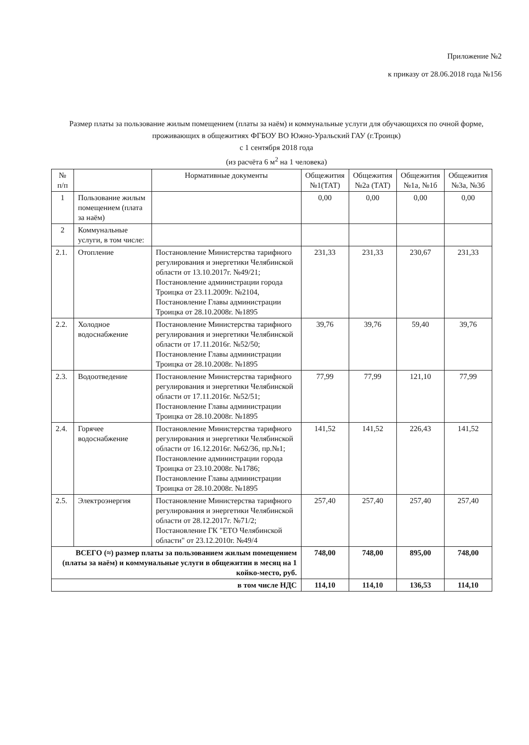Приложение №2
к приказу от 28.06.2018 года №156
Размер платы за пользование жилым помещением (платы за наём) и коммунальные услуги для обучающихся по очной форме, проживающих в общежитиях ФГБОУ ВО Южно-Уральский ГАУ (г.Троицк)
с 1 сентября 2018 года
(из расчёта 6 м<sup>2</sup> на 1 человека)
| № п/п | | Нормативные документы | Общежития №1(ТАТ) | Общежития №2а (ТАТ) | Общежития №1а, №1б | Общежития №3а, №3б |
| --- | --- | --- | --- | --- | --- | --- |
| 1 | Пользование жилым помещением (плата за наём) | | 0,00 | 0,00 | 0,00 | 0,00 |
| 2 | Коммунальные услуги, в том числе: | | | | | |
| 2.1. | Отопление | Постановление Министерства тарифного регулирования и энергетики Челябинской области от 13.10.2017г. №49/21; Постановление администрации города Троицка от 23.11.2009г. №2104, Постановление Главы администрации Троицка от 28.10.2008г. №1895 | 231,33 | 231,33 | 230,67 | 231,33 |
| 2.2. | Холодное водоснабжение | Постановление Министерства тарифного регулирования и энергетики Челябинской области от 17.11.2016г. №52/50; Постановление Главы администрации Троицка от 28.10.2008г. №1895 | 39,76 | 39,76 | 59,40 | 39,76 |
| 2.3. | Водоотведение | Постановление Министерства тарифного регулирования и энергетики Челябинской области от 17.11.2016г. №52/51; Постановление Главы администрации Троицка от 28.10.2008г. №1895 | 77,99 | 77,99 | 121,10 | 77,99 |
| 2.4. | Горячее водоснабжение | Постановление Министерства тарифного регулирования и энергетики Челябинской области от 16.12.2016г. №62/36, пр.№1; Постановление администрации города Троицка от 23.10.2008г. №1786; Постановление Главы администрации Троицка от 28.10.2008г. №1895 | 141,52 | 141,52 | 226,43 | 141,52 |
| 2.5. | Электроэнергия | Постановление Министерства тарифного регулирования и энергетики Челябинской области от 28.12.2017г. №71/2; Постановление ГК "ЕТО Челябинской области" от 23.12.2010г. №49/4 | 257,40 | 257,40 | 257,40 | 257,40 |
| ВСЕГО (≈) размер платы за пользованием жилым помещением (платы за наём) и коммунальные услуги в общежитии в месяц на 1 койко-место, руб. | | | 748,00 | 748,00 | 895,00 | 748,00 |
| в том числе НДС | | | 114,10 | 114,10 | 136,53 | 114,10 |